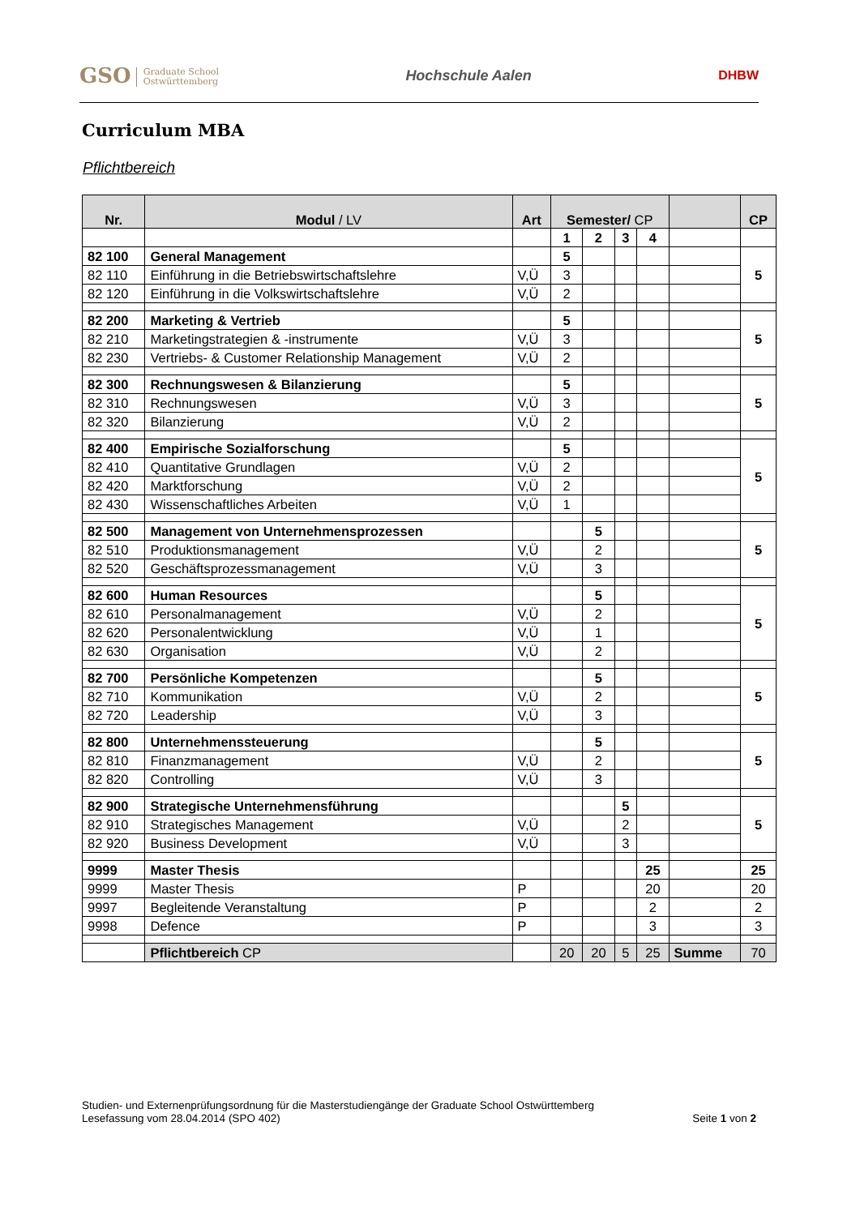GSO Graduate School
Ostwürttemberg
Hochschule Aalen DHBW
Curriculum MBA
Pflichtbereich
| Nr. | Modul / LV | Art | Semester/ CP | | | | | CP |
| --- | --- | --- | --- | --- | --- | --- | --- | --- |
| | | | 1 | 2 | 3 | 4 | | |
| 82 100 | General Management | | 5 | | | | | 5 |
| 82 110 | Einführung in die Betriebswirtschaftslehre | V,Ü | 3 | | | | | |
| 82 120 | Einführung in die Volkswirtschaftslehre | V,Ü | 2 | | | | | |
| 82 200 | Marketing & Vertrieb | | 5 | | | | | 5 |
| 82 210 | Marketingstrategien & -instrumente | V,Ü | 3 | | | | | |
| 82 230 | Vertriebs- & Customer Relationship Management | V,Ü | 2 | | | | | |
| 82 300 | Rechnungswesen & Bilanzierung | | 5 | | | | | 5 |
| 82 310 | Rechnungswesen | V,Ü | 3 | | | | | |
| 82 320 | Bilanzierung | V,Ü | 2 | | | | | |
| 82 400 | Empirische Sozialforschung | | 5 | | | | | 5 |
| 82 410 | Quantitative Grundlagen | V,Ü | 2 | | | | | |
| 82 420 | Marktforschung | V,Ü | 2 | | | | | |
| 82 430 | Wissenschaftliches Arbeiten | V,Ü | 1 | | | | | |
| 82 500 | Management von Unternehmensprozessen | | | 5 | | | | 5 |
| 82 510 | Produktionsmanagement | V,Ü | | 2 | | | | |
| 82 520 | Geschäftsprozessmanagement | V,Ü | | 3 | | | | |
| 82 600 | Human Resources | | | 5 | | | | 5 |
| 82 610 | Personalmanagement | V,Ü | | 2 | | | | |
| 82 620 | Personalentwicklung | V,Ü | | 1 | | | | |
| 82 630 | Organisation | V,Ü | | 2 | | | | |
| 82 700 | Persönliche Kompetenzen | | | 5 | | | | 5 |
| 82 710 | Kommunikation | V,Ü | | 2 | | | | |
| 82 720 | Leadership | V,Ü | | 3 | | | | |
| 82 800 | Unternehmenssteuerung | | | 5 | | | | 5 |
| 82 810 | Finanzmanagement | V,Ü | | 2 | | | | |
| 82 820 | Controlling | V,Ü | | 3 | | | | |
| 82 900 | Strategische Unternehmensführung | | | | 5 | | | 5 |
| 82 910 | Strategisches Management | V,Ü | | | 2 | | | |
| 82 920 | Business Development | V,Ü | | | 3 | | | |
| 9999 | Master Thesis | | | | | 25 | | 25 |
| 9999 | Master Thesis | P | | | | 20 | | 20 |
| 9997 | Begleitende Veranstaltung | P | | | | 2 | | 2 |
| 9998 | Defence | P | | | | 3 | | 3 |
| | Pflichtbereich CP | | 20 | 20 | 5 | 25 | Summe | 70 |
Studien- und Externenprüfungsordnung für die Masterstudiengänge der Graduate School Ostwürttemberg
Lesefassung vom 28.04.2014 (SPO 402) Seite 1 von 2